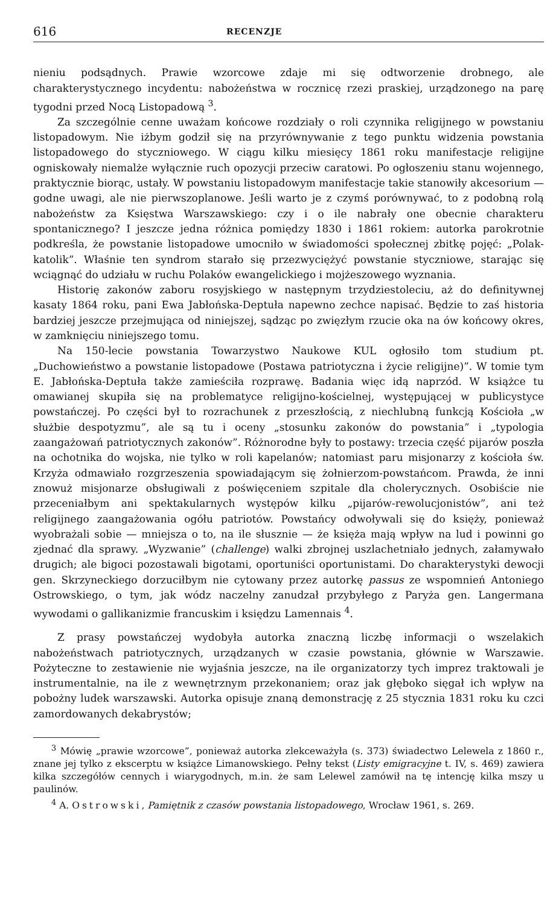616 RECENZJE
nieniu podsądnych. Prawie wzorcowe zdaje mi się odtworzenie drobnego, ale charakterystycznego incydentu: nabożeństwa w rocznicę rzezi praskiej, urządzonego na parę tygodni przed Nocą Listopadową <sup>3</sup>.
Za szczególnie cenne uważam końcowe rozdziały o roli czynnika religijnego w powstaniu listopadowym. Nie iżbym godził się na przyrównywanie z tego punktu widzenia powstania listopadowego do styczniowego. W ciągu kilku miesięcy 1861 roku manifestacje religijne ogniskowały niemalże wyłącznie ruch opozycji przeciw caratowi. Po ogłoszeniu stanu wojennego, praktycznie biorąc, ustały. W powstaniu listopadowym manifestacje takie stanowiły akcesorium — godne uwagi, ale nie pierwszoplanowe. Jeśli warto je z czymś porównywać, to z podobną rolą nabożeństw za Księstwa Warszawskiego: czy i o ile nabrały one obecnie charakteru spontanicznego? I jeszcze jedna różnica pomiędzy 1830 i 1861 rokiem: autorka parokrotnie podkreśla, że powstanie listopadowe umocniło w świadomości społecznej zbitkę pojęć: „Polak-katolik”. Właśnie ten syndrom starało się przezwyciężyć powstanie styczniowe, starając się wciągnąć do udziału w ruchu Polaków ewangelickiego i mojżeszowego wyznania.
Historię zakonów zaboru rosyjskiego w następnym trzydziestoleciu, aż do definitywnej kasaty 1864 roku, pani Ewa Jabłońska-Deptuła napewno zechce napisać. Będzie to zaś historia bardziej jeszcze przejmująca od niniejszej, sądząc po zwięzłym rzucie oka na ów końcowy okres, w zamknięciu niniejszego tomu.
Na 150-lecie powstania Towarzystwo Naukowe KUL ogłosiło tom studium pt. „Duchowieństwo a powstanie listopadowe (Postawa patriotyczna i życie religijne)”. W tomie tym E. Jabłońska-Deptuła także zamieściła rozprawę. Badania więc idą naprzód. W książce tu omawianej skupiła się na problematyce religijno-kościelnej, występującej w publicystyce powstańczej. Po części był to rozrachunek z przeszłością, z niechlubną funkcją Kościoła „w służbie despotyzmu”, ale są tu i oceny „stosunku zakonów do powstania” i „typologia zaangażowań patriotycznych zakonów”. Różnorodne były to postawy: trzecia część pijarów poszła na ochotnika do wojska, nie tylko w roli kapelanów; natomiast paru misjonarzy z kościoła św. Krzyża odmawiało rozgrzeszenia spowiadającym się żołnierzom-powstańcom. Prawda, że inni znowuż misjonarze obsługiwali z poświęceniem szpitale dla cholerycznych. Osobiście nie przeceniałbym ani spektakularnych występów kilku „pijarów-rewolucjonistów”, ani też religijnego zaangażowania ogółu patriotów. Powstańcy odwoływali się do księży, ponieważ wyobrażali sobie — mniejsza o to, na ile słusznie — że księża mają wpływ na lud i powinni go zjednać dla sprawy. „Wyzwanie” (challenge) walki zbrojnej uszlachetniało jednych, załamywało drugich; ale bigoci pozostawali bigotami, oportuniści oportunistami. Do charakterystyki dewocji gen. Skrzyneckiego dorzuciłbym nie cytowany przez autorkę passus ze wspomnień Antoniego Ostrowskiego, o tym, jak wódz naczelny zanudzał przybyłego z Paryża gen. Langermana wywodami o gallikanizmie francuskim i księdzu Lamennais <sup>4</sup>.
Z prasy powstańczej wydobyła autorka znaczną liczbę informacji o wszelakich nabożeństwach patriotycznych, urządzanych w czasie powstania, głównie w Warszawie. Pożyteczne to zestawienie nie wyjaśnia jeszcze, na ile organizatorzy tych imprez traktowali je instrumentalnie, na ile z wewnętrznym przekonaniem; oraz jak głęboko sięgał ich wpływ na pobożny ludek warszawski. Autorka opisuje znaną demonstrację z 25 stycznia 1831 roku ku czci zamordowanych dekabrystów;
<sup>3</sup> Mówię „prawie wzorcowe”, ponieważ autorka zlekceważyła (s. 373) świadectwo Lelewela z 1860 r., znane jej tylko z ekscerptu w książce Limanowskiego. Pełny tekst (Listy emigracyjne t. IV, s. 469) zawiera kilka szczegółów cennych i wiarygodnych, m.in. że sam Lelewel zamówił na tę intencję kilka mszy u paulinów.
<sup>4</sup> A. Ostrowski, Pamiętnik z czasów powstania listopadowego, Wrocław 1961, s. 269.